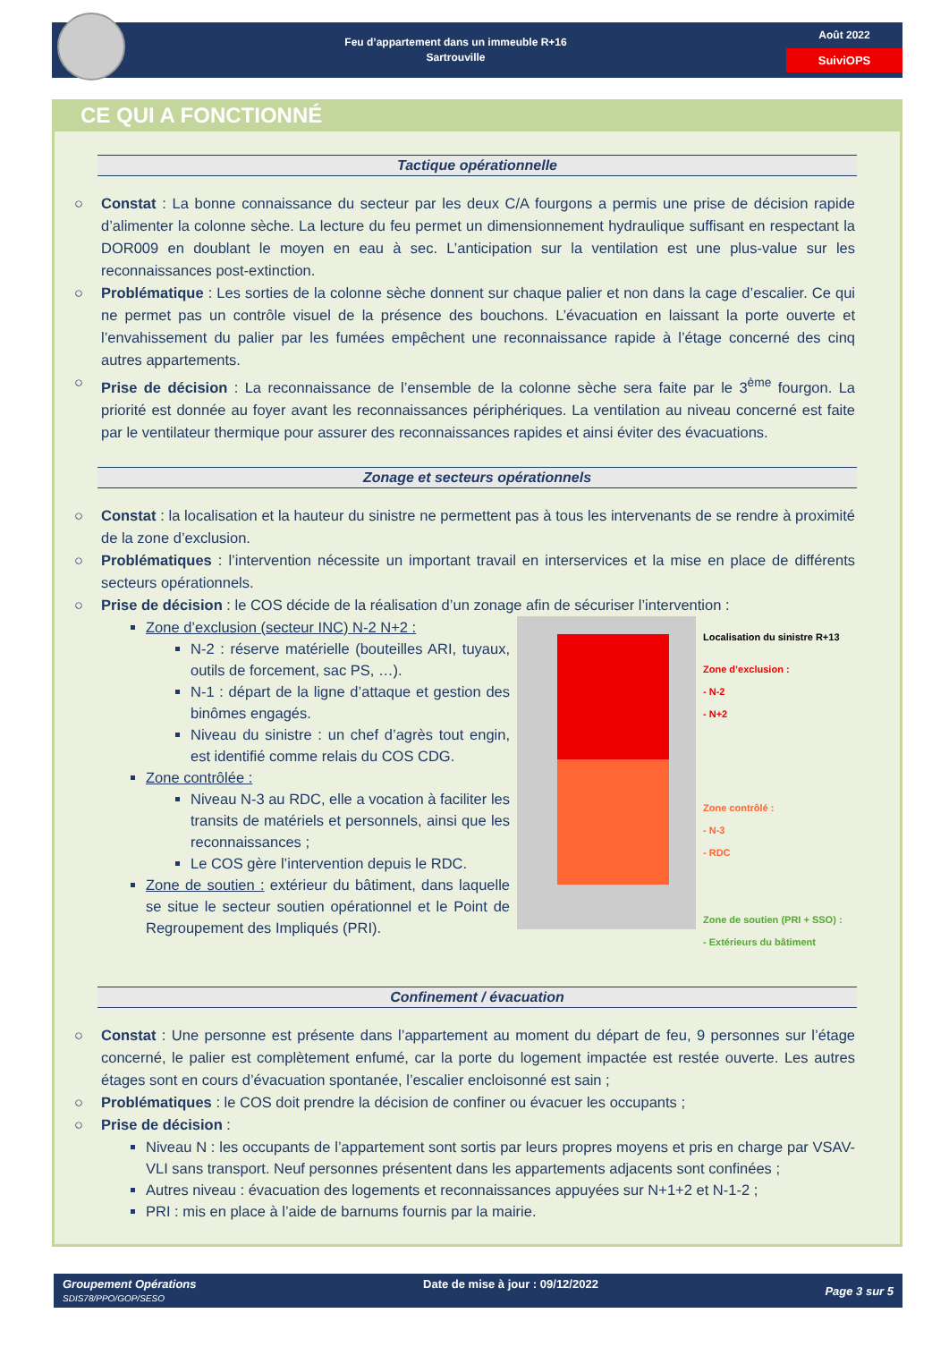Feu d’appartement dans un immeuble R+16
Sartrouville
Août 2022
SuiviOPS
CE QUI A FONCTIONNÉ
Tactique opérationnelle
○ Constat : La bonne connaissance du secteur par les deux C/A fourgons a permis une prise de décision rapide d’alimenter la colonne sèche. La lecture du feu permet un dimensionnement hydraulique suffisant en respectant la DOR009 en doublant le moyen en eau à sec. L’anticipation sur la ventilation est une plus-value sur les reconnaissances post-extinction.
○ Problématique : Les sorties de la colonne sèche donnent sur chaque palier et non dans la cage d’escalier. Ce qui ne permet pas un contrôle visuel de la présence des bouchons. L’évacuation en laissant la porte ouverte et l’envahissement du palier par les fumées empêchent une reconnaissance rapide à l’étage concerné des cinq autres appartements.
○ Prise de décision : La reconnaissance de l’ensemble de la colonne sèche sera faite par le 3<sup>ème</sup> fourgon. La priorité est donnée au foyer avant les reconnaissances périphériques. La ventilation au niveau concerné est faite par le ventilateur thermique pour assurer des reconnaissances rapides et ainsi éviter des évacuations.
Zonage et secteurs opérationnels
○ Constat : la localisation et la hauteur du sinistre ne permettent pas à tous les intervenants de se rendre à proximité de la zone d’exclusion.
○ Problématiques : l’intervention nécessite un important travail en interservices et la mise en place de différents secteurs opérationnels.
○ Prise de décision : le COS décide de la réalisation d’un zonage afin de sécuriser l’intervention :
Zone d’exclusion (secteur INC) N-2 N+2 :
N-2 : réserve matérielle (bouteilles ARI, tuyaux, outils de forcement, sac PS, …).
N-1 : départ de la ligne d’attaque et gestion des binômes engagés.
Niveau du sinistre : un chef d’agrès tout engin, est identifié comme relais du COS CDG.
Zone contrôlée :
Niveau N-3 au RDC, elle a vocation à faciliter les transits de matériels et personnels, ainsi que les reconnaissances ;
Le COS gère l’intervention depuis le RDC.
Zone de soutien : extérieur du bâtiment, dans laquelle se situe le secteur soutien opérationnel et le Point de Regroupement des Impliqués (PRI).
Localisation du sinistre R+13
Zone d’exclusion :
- N-2
- N+2
Zone contrôlé :
- N-3
- RDC
Zone de soutien (PRI + SSO) :
- Extérieurs du bâtiment
Confinement / évacuation
○ Constat : Une personne est présente dans l’appartement au moment du départ de feu, 9 personnes sur l’étage concerné, le palier est complètement enfumé, car la porte du logement impactée est restée ouverte. Les autres étages sont en cours d’évacuation spontanée, l’escalier encloisonné est sain ;
○ Problématiques : le COS doit prendre la décision de confiner ou évacuer les occupants ;
○ Prise de décision :
Niveau N : les occupants de l’appartement sont sortis par leurs propres moyens et pris en charge par VSAV-VLI sans transport. Neuf personnes présentent dans les appartements adjacents sont confinées ;
Autres niveau : évacuation des logements et reconnaissances appuyées sur N+1+2 et N-1-2 ;
PRI : mis en place à l’aide de barnums fournis par la mairie.
Groupement Opérations
SDIS78/PPO/GOP/SESO
Date de mise à jour : 09/12/2022
Page 3 sur 5